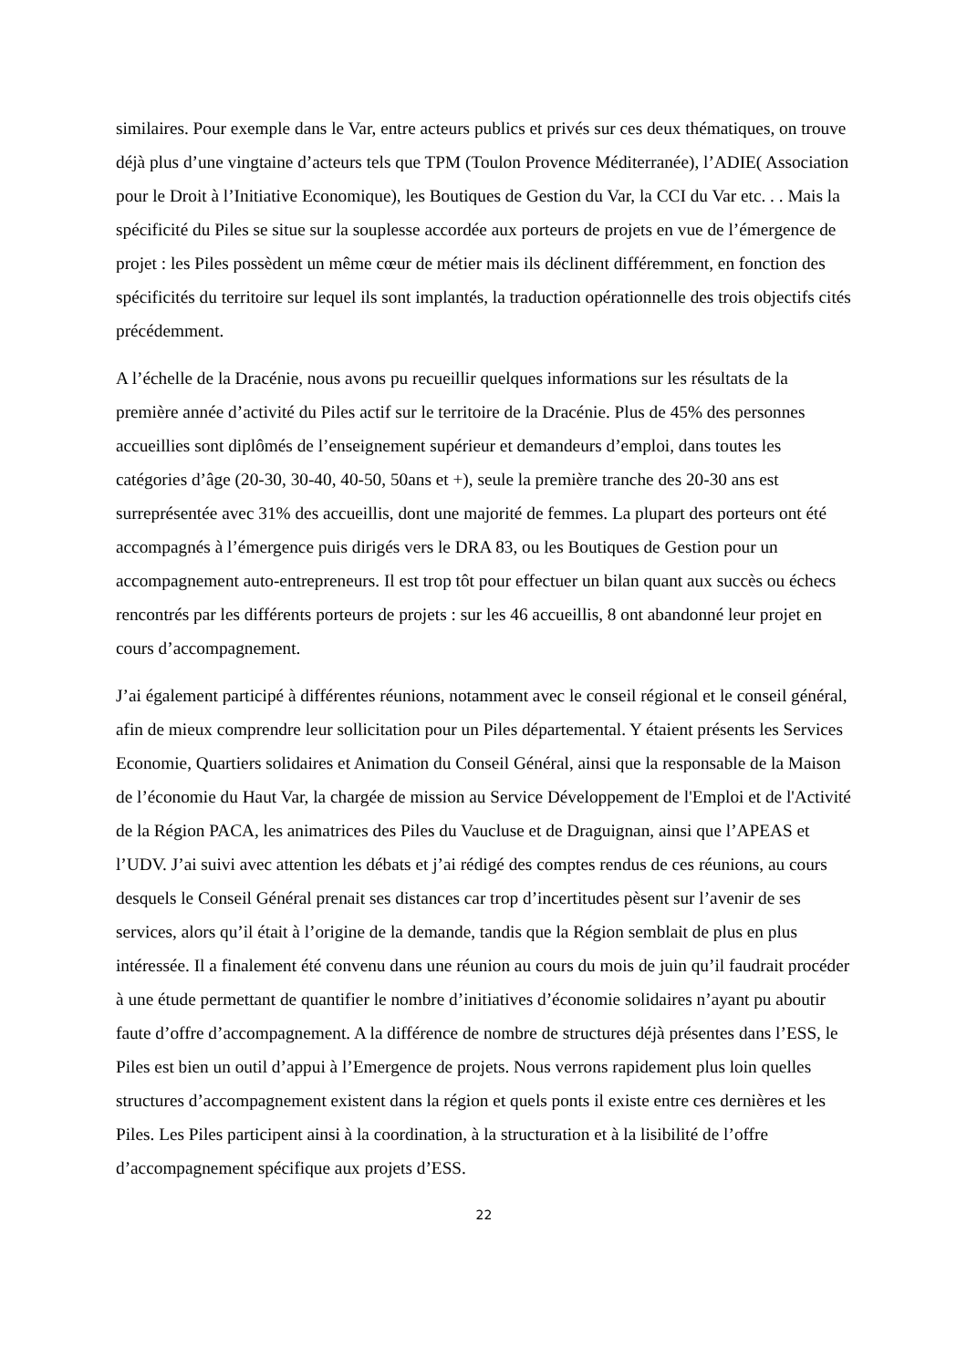similaires. Pour exemple dans le Var, entre acteurs publics et privés sur ces deux thématiques, on trouve déjà plus d’une vingtaine d’acteurs tels que TPM (Toulon Provence Méditerranée), l’ADIE( Association pour le Droit à l’Initiative Economique), les Boutiques de Gestion du Var, la CCI du Var etc. . . Mais la spécificité du Piles se situe sur la souplesse accordée aux porteurs de projets en vue de l’émergence de projet : les Piles possèdent un même cœur de métier mais ils déclinent différemment, en fonction des spécificités du territoire sur lequel ils sont implantés, la traduction opérationnelle des trois objectifs cités précédemment.
A l’échelle de la Dracénie, nous avons pu recueillir quelques informations sur les résultats de la première année d’activité du Piles actif sur le territoire de la Dracénie. Plus de 45% des personnes accueillies sont diplômés de l’enseignement supérieur et demandeurs d’emploi, dans toutes les catégories d’âge (20-30, 30-40, 40-50, 50ans et +), seule la première tranche des 20-30 ans est surreprésentée avec 31% des accueillis, dont une majorité de femmes. La plupart des porteurs ont été accompagnés à l’émergence puis dirigés vers le DRA 83, ou les Boutiques de Gestion pour un accompagnement auto-entrepreneurs. Il est trop tôt pour effectuer un bilan quant aux succès ou échecs rencontrés par les différents porteurs de projets : sur les 46 accueillis, 8 ont abandonné leur projet en cours d’accompagnement.
J’ai également participé à différentes réunions, notamment avec le conseil régional et le conseil général, afin de mieux comprendre leur sollicitation pour un Piles départemental. Y étaient présents les Services Economie, Quartiers solidaires et Animation du Conseil Général, ainsi que la responsable de la Maison de l’économie du Haut Var, la chargée de mission au Service Développement de l'Emploi et de l'Activité de la Région PACA, les animatrices des Piles du Vaucluse et de Draguignan, ainsi que l’APEAS et l’UDV. J’ai suivi avec attention les débats et j’ai rédigé des comptes rendus de ces réunions, au cours desquels le Conseil Général prenait ses distances car trop d’incertitudes pèsent sur l’avenir de ses services, alors qu’il était à l’origine de la demande, tandis que la Région semblait de plus en plus intéressée. Il a finalement été convenu dans une réunion au cours du mois de juin qu’il faudrait procéder à une étude permettant de quantifier le nombre d’initiatives d’économie solidaires n’ayant pu aboutir faute d’offre d’accompagnement. A la différence de nombre de structures déjà présentes dans l’ESS, le Piles est bien un outil d’appui à l’Emergence de projets. Nous verrons rapidement plus loin quelles structures d’accompagnement existent dans la région et quels ponts il existe entre ces dernières et les Piles. Les Piles participent ainsi à la coordination, à la structuration et à la lisibilité de l’offre d’accompagnement spécifique aux projets d’ESS.
22